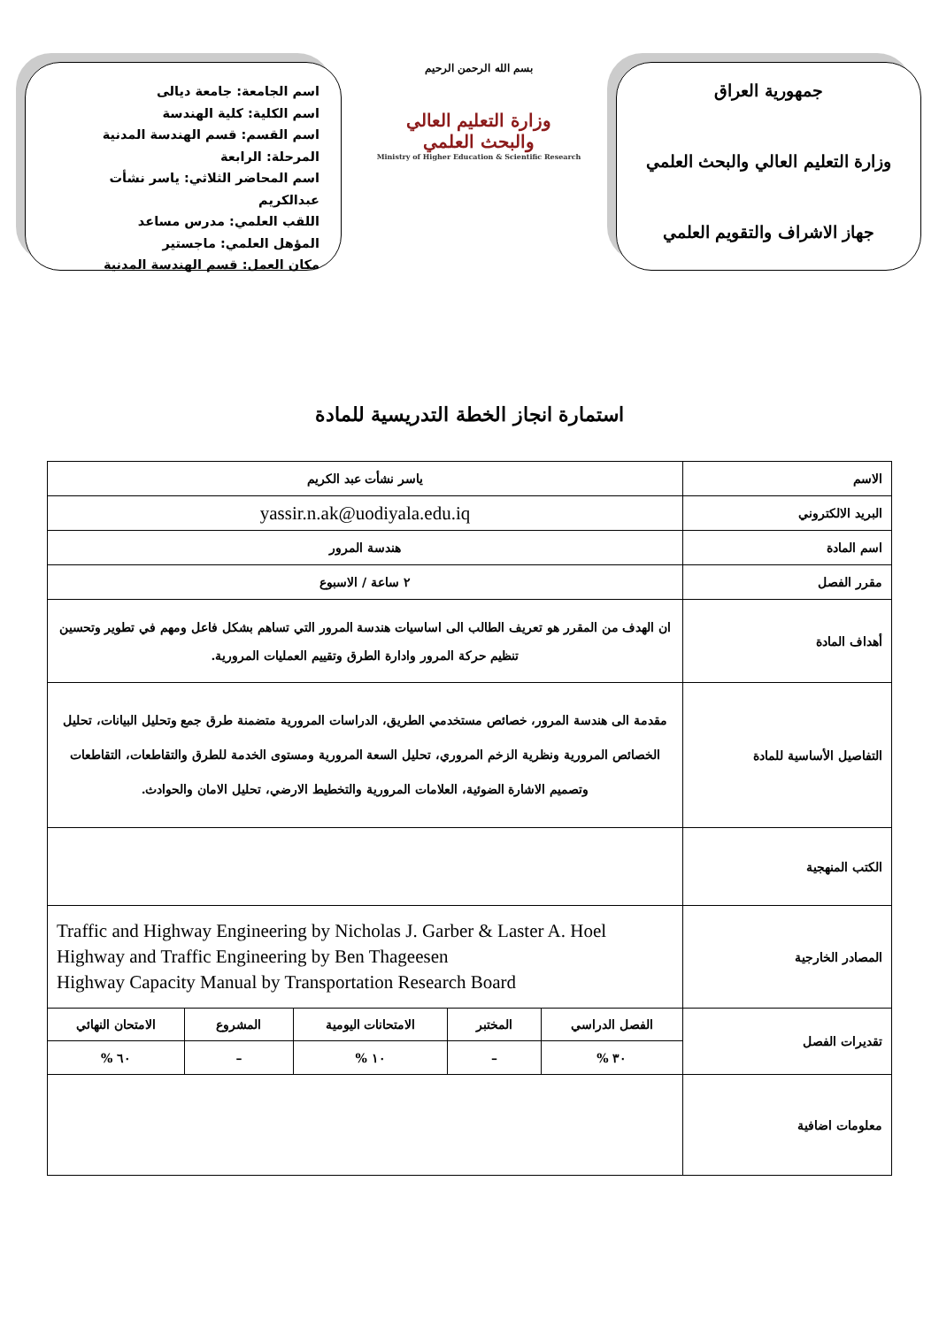جمهورية العراق
وزارة التعليم العالي والبحث العلمي
جهاز الاشراف والتقويم العلمي
بسم الله الرحمن الرحيم
وزارة التعليم العالي
والبحث العلمي
Ministry of Higher Education & Scientific Research
اسم الجامعة: جامعة ديالى
اسم الكلية: كلية الهندسة
اسم القسم: قسم الهندسة المدنية
المرحلة: الرابعة
اسم المحاضر الثلاثي: ياسر نشأت عبدالكريم
اللقب العلمي: مدرس مساعد
المؤهل العلمي: ماجستير
مكان العمل: قسم الهندسة المدنية
استمارة انجاز الخطة التدريسية للمادة
| الاسم | ياسر نشأت عبد الكريم | | | | |
| البريد الالكتروني | yassir.n.ak@uodiyala.edu.iq | | | | |
| اسم المادة | هندسة المرور | | | | |
| مقرر الفصل | ٢ ساعة / الاسبوع | | | | |
| أهداف المادة | ان الهدف من المقرر هو تعريف الطالب الى اساسيات هندسة المرور التي تساهم بشكل فاعل ومهم في تطوير وتحسين تنظيم حركة المرور وادارة الطرق وتقييم العمليات المرورية. | | | | |
| التفاصيل الأساسية للمادة | مقدمة الى هندسة المرور، خصائص مستخدمي الطريق، الدراسات المرورية متضمنة طرق جمع وتحليل البيانات، تحليل الخصائص المرورية ونظرية الزخم المروري، تحليل السعة المرورية ومستوى الخدمة للطرق والتقاطعات، التقاطعات وتصميم الاشارة الضوئية، العلامات المرورية والتخطيط الارضي، تحليل الامان والحوادث. | | | | |
| الكتب المنهجية | | | | | |
| المصادر الخارجية | Traffic and Highway Engineering by Nicholas J. Garber & Laster A. Hoel Highway and Traffic Engineering by Ben Thageesen Highway Capacity Manual by Transportation Research Board | | | | |
| تقديرات الفصل | الفصل الدراسي | المختبر | الامتحانات اليومية | المشروع | الامتحان النهائي |
| | ٣٠ % | – | ١٠ % | – | ٦٠ % |
| معلومات اضافية | | | | | |